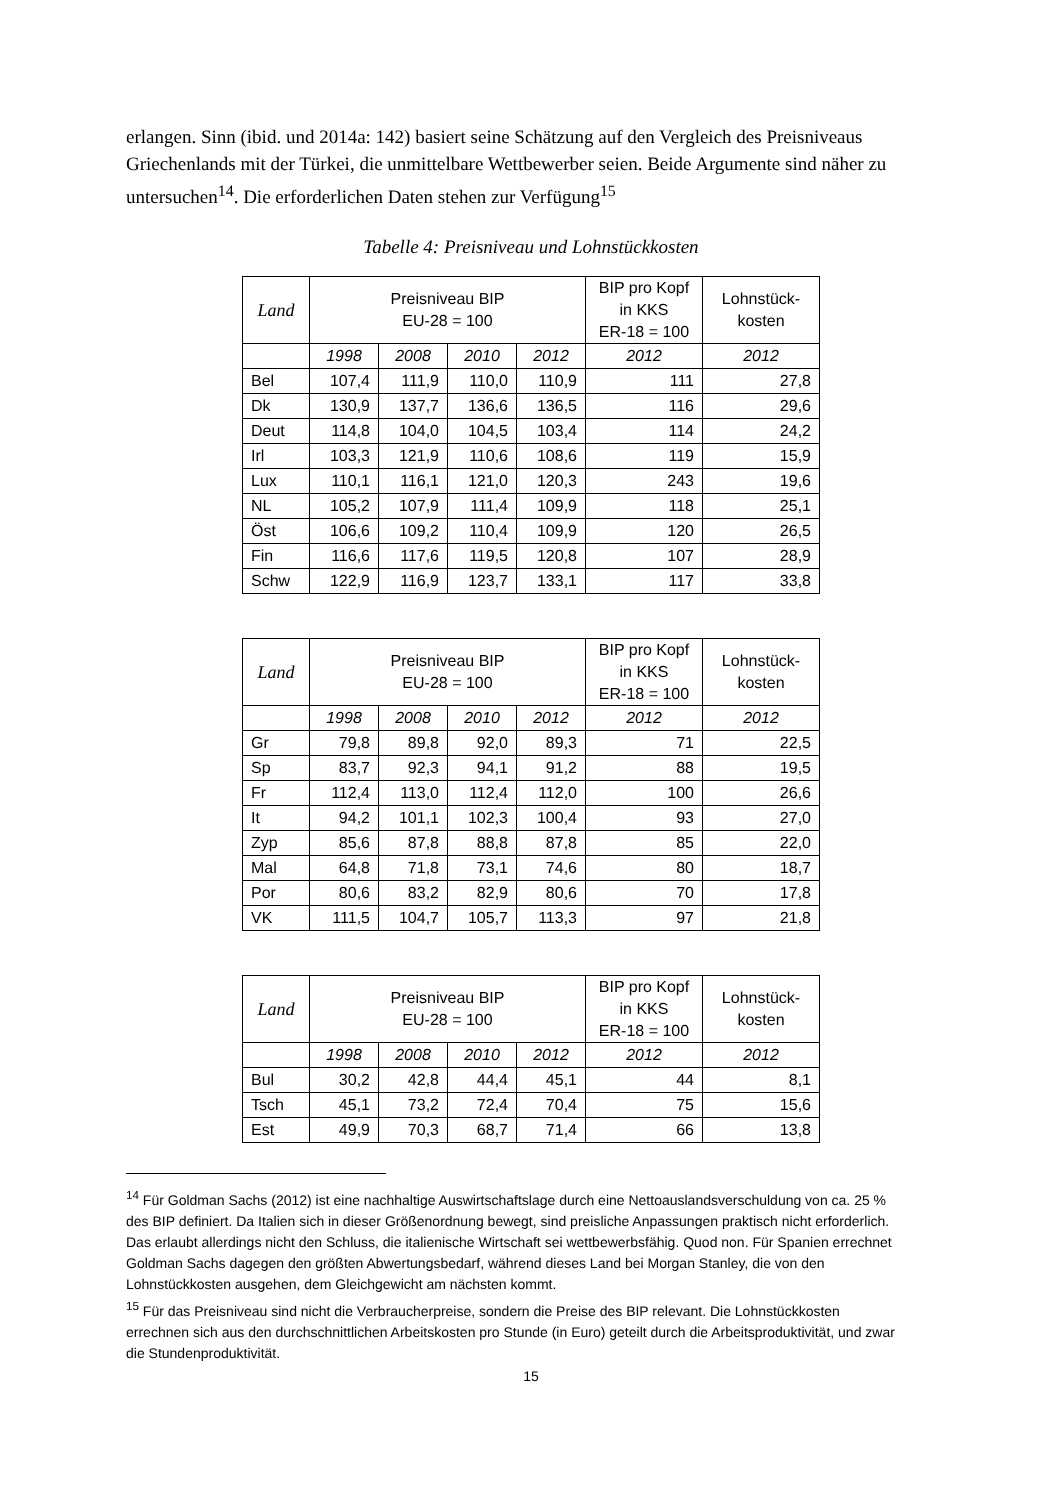erlangen. Sinn (ibid. und 2014a: 142) basiert seine Schätzung auf den Vergleich des Preisniveaus Griechenlands mit der Türkei, die unmittelbare Wettbewerber seien. Beide Argumente sind näher zu untersuchen<sup>14</sup>. Die erforderlichen Daten stehen zur Verfügung<sup>15</sup>
Tabelle 4: Preisniveau und Lohnstückkosten
| Land | Preisniveau BIP EU-28 = 100 | | | | BIP pro Kopf in KKS ER-18 = 100 | Lohnstück- kosten |
| --- | --- | --- | --- | --- | --- | --- |
| | 1998 | 2008 | 2010 | 2012 | 2012 | 2012 |
| Bel | 107,4 | 111,9 | 110,0 | 110,9 | 111 | 27,8 |
| Dk | 130,9 | 137,7 | 136,6 | 136,5 | 116 | 29,6 |
| Deut | 114,8 | 104,0 | 104,5 | 103,4 | 114 | 24,2 |
| Irl | 103,3 | 121,9 | 110,6 | 108,6 | 119 | 15,9 |
| Lux | 110,1 | 116,1 | 121,0 | 120,3 | 243 | 19,6 |
| NL | 105,2 | 107,9 | 111,4 | 109,9 | 118 | 25,1 |
| Öst | 106,6 | 109,2 | 110,4 | 109,9 | 120 | 26,5 |
| Fin | 116,6 | 117,6 | 119,5 | 120,8 | 107 | 28,9 |
| Schw | 122,9 | 116,9 | 123,7 | 133,1 | 117 | 33,8 |
| Land | Preisniveau BIP EU-28 = 100 | | | | BIP pro Kopf in KKS ER-18 = 100 | Lohnstück- kosten |
| --- | --- | --- | --- | --- | --- | --- |
| | 1998 | 2008 | 2010 | 2012 | 2012 | 2012 |
| Gr | 79,8 | 89,8 | 92,0 | 89,3 | 71 | 22,5 |
| Sp | 83,7 | 92,3 | 94,1 | 91,2 | 88 | 19,5 |
| Fr | 112,4 | 113,0 | 112,4 | 112,0 | 100 | 26,6 |
| It | 94,2 | 101,1 | 102,3 | 100,4 | 93 | 27,0 |
| Zyp | 85,6 | 87,8 | 88,8 | 87,8 | 85 | 22,0 |
| Mal | 64,8 | 71,8 | 73,1 | 74,6 | 80 | 18,7 |
| Por | 80,6 | 83,2 | 82,9 | 80,6 | 70 | 17,8 |
| VK | 111,5 | 104,7 | 105,7 | 113,3 | 97 | 21,8 |
| Land | Preisniveau BIP EU-28 = 100 | | | | BIP pro Kopf in KKS ER-18 = 100 | Lohnstück- kosten |
| --- | --- | --- | --- | --- | --- | --- |
| | 1998 | 2008 | 2010 | 2012 | 2012 | 2012 |
| Bul | 30,2 | 42,8 | 44,4 | 45,1 | 44 | 8,1 |
| Tsch | 45,1 | 73,2 | 72,4 | 70,4 | 75 | 15,6 |
| Est | 49,9 | 70,3 | 68,7 | 71,4 | 66 | 13,8 |
<sup>14</sup> Für Goldman Sachs (2012) ist eine nachhaltige Auswirtschaftslage durch eine Nettoauslandsverschuldung von ca. 25 % des BIP definiert. Da Italien sich in dieser Größenordnung bewegt, sind preisliche Anpassungen praktisch nicht erforderlich. Das erlaubt allerdings nicht den Schluss, die italienische Wirtschaft sei wettbewerbsfähig. Quod non. Für Spanien errechnet Goldman Sachs dagegen den größten Abwertungsbedarf, während dieses Land bei Morgan Stanley, die von den Lohnstückkosten ausgehen, dem Gleichgewicht am nächsten kommt.
<sup>15</sup> Für das Preisniveau sind nicht die Verbraucherpreise, sondern die Preise des BIP relevant. Die Lohnstückkosten errechnen sich aus den durchschnittlichen Arbeitskosten pro Stunde (in Euro) geteilt durch die Arbeitsproduktivität, und zwar die Stundenproduktivität.
15